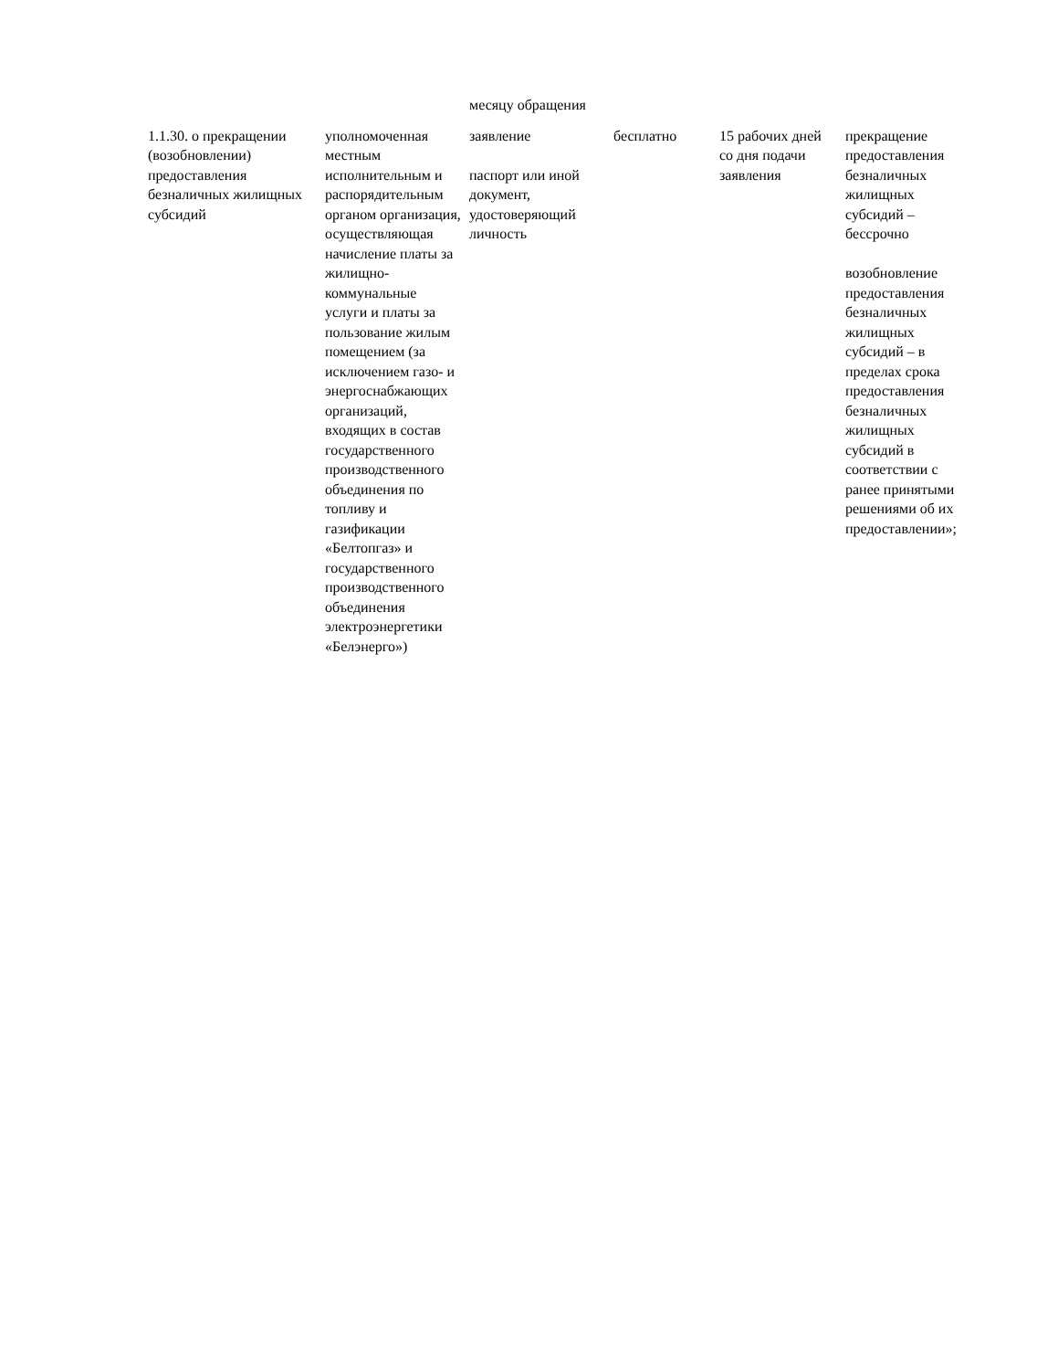| | | месяцу обращения | | | |
| 1.1.30. о прекращении (возобновлении) предоставления безналичных жилищных субсидий | уполномоченная местным исполнительным и распорядительным органом организация, осуществляющая начисление платы за жилищно-коммунальные услуги и платы за пользование жилым помещением (за исключением газо- и энергоснабжающих организаций, входящих в состав государственного производственного объединения по топливу и газификации «Белтопгаз» и государственного производственного объединения электроэнергетики «Белэнерго») | заявление паспорт или иной документ, удостоверяющий личность | бесплатно | 15 рабочих дней со дня подачи заявления | прекращение предоставления безналичных жилищных субсидий – бессрочно возобновление предоставления безналичных жилищных субсидий – в пределах срока предоставления безналичных жилищных субсидий в соответствии с ранее принятыми решениями об их предоставлении»; |